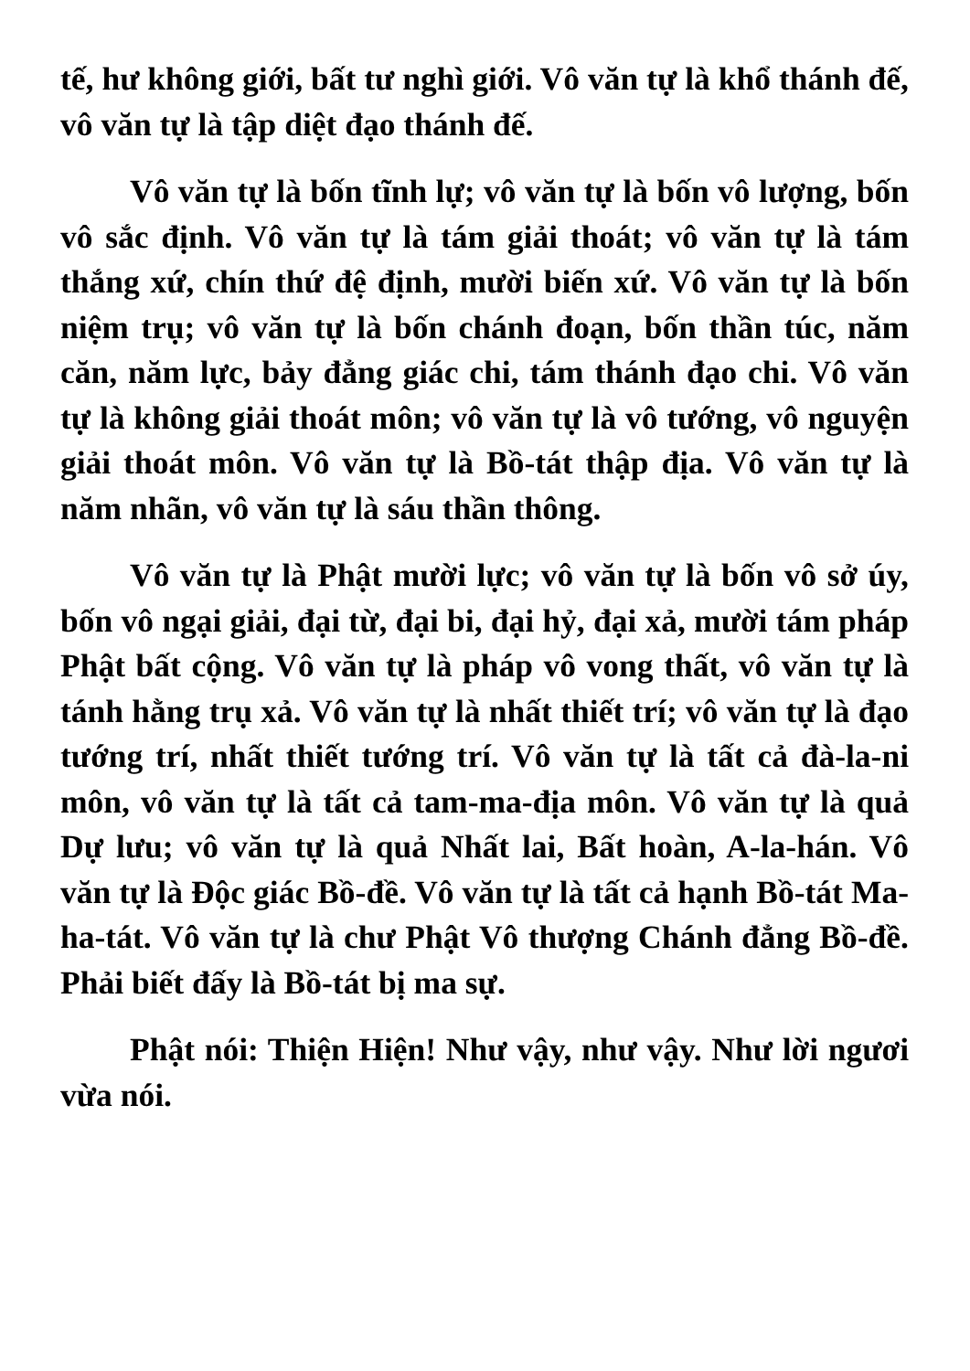tế, hư không giới, bất tư nghì giới. Vô văn tự là khổ thánh đế, vô văn tự là tập diệt đạo thánh đế.
Vô văn tự là bốn tĩnh lự; vô văn tự là bốn vô lượng, bốn vô sắc định. Vô văn tự là tám giải thoát; vô văn tự là tám thắng xứ, chín thứ đệ định, mười biến xứ. Vô văn tự là bốn niệm trụ; vô văn tự là bốn chánh đoạn, bốn thần túc, năm căn, năm lực, bảy đẳng giác chi, tám thánh đạo chi. Vô văn tự là không giải thoát môn; vô văn tự là vô tướng, vô nguyện giải thoát môn. Vô văn tự là Bồ-tát thập địa. Vô văn tự là năm nhãn, vô văn tự là sáu thần thông.
Vô văn tự là Phật mười lực; vô văn tự là bốn vô sở úy, bốn vô ngại giải, đại từ, đại bi, đại hỷ, đại xả, mười tám pháp Phật bất cộng. Vô văn tự là pháp vô vong thất, vô văn tự là tánh hằng trụ xả. Vô văn tự là nhất thiết trí; vô văn tự là đạo tướng trí, nhất thiết tướng trí. Vô văn tự là tất cả đà-la-ni môn, vô văn tự là tất cả tam-ma-địa môn. Vô văn tự là quả Dự lưu; vô văn tự là quả Nhất lai, Bất hoàn, A-la-hán. Vô văn tự là Độc giác Bồ-đề. Vô văn tự là tất cả hạnh Bồ-tát Ma-ha-tát. Vô văn tự là chư Phật Vô thượng Chánh đẳng Bồ-đề. Phải biết đấy là Bồ-tát bị ma sự.
Phật nói: Thiện Hiện! Như vậy, như vậy. Như lời ngươi vừa nói.